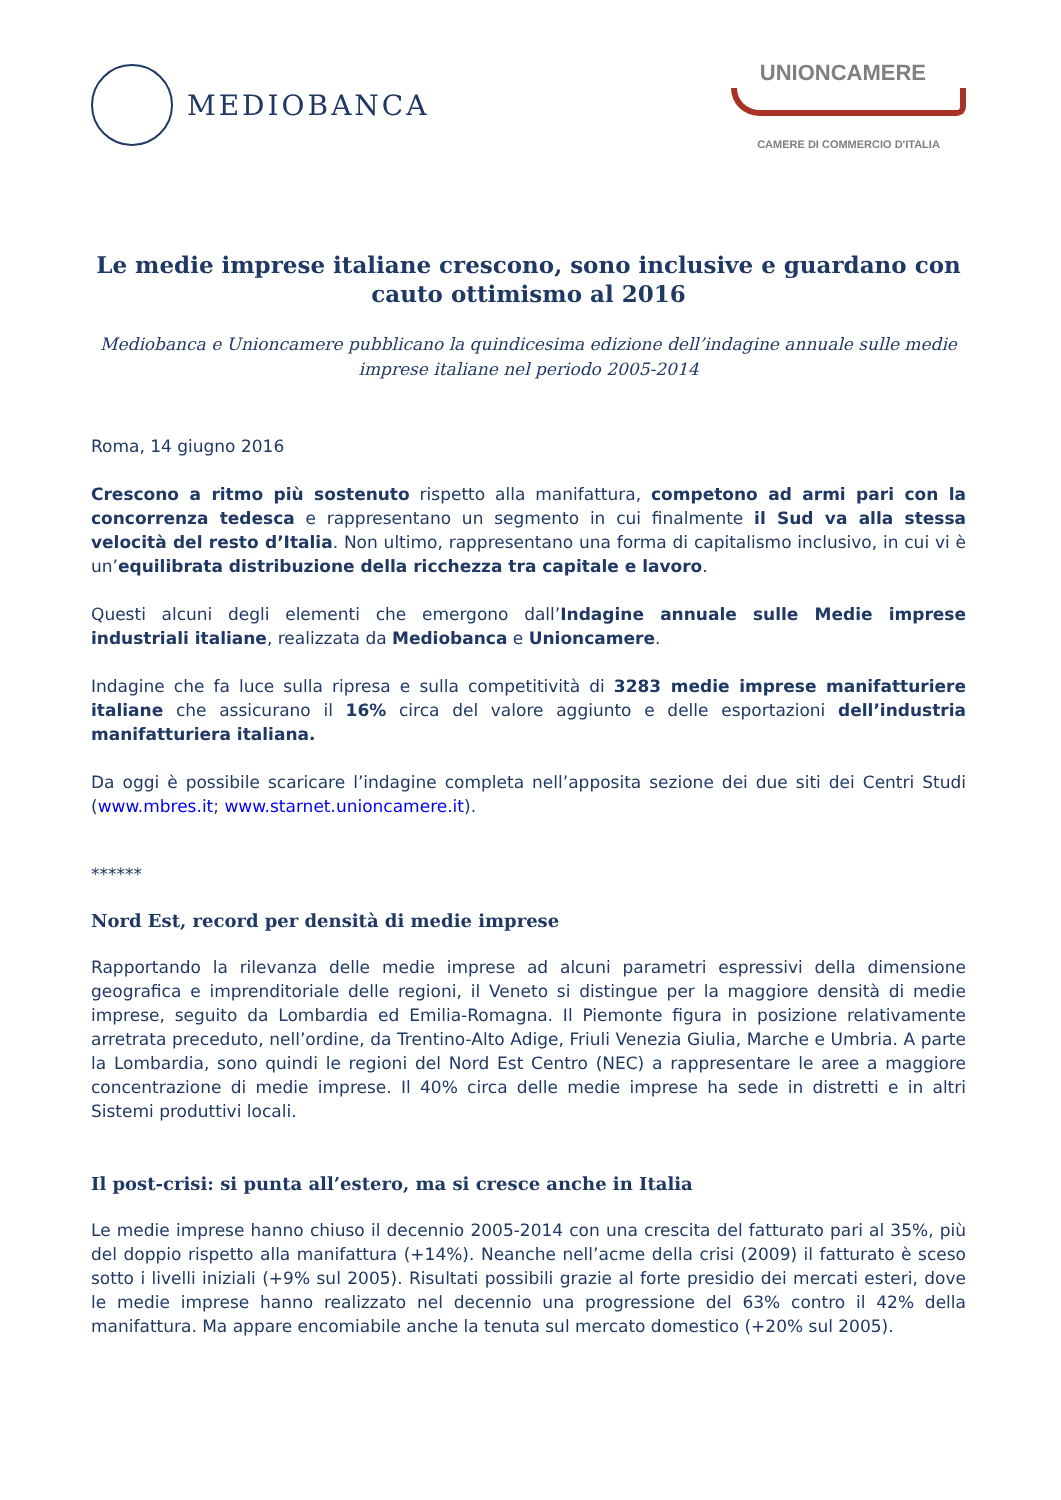MEDIOBANCA
UNIONCAMERE
CAMERE DI COMMERCIO D'ITALIA
Le medie imprese italiane crescono, sono inclusive e guardano con cauto ottimismo al 2016
Mediobanca e Unioncamere pubblicano la quindicesima edizione dell’indagine annuale sulle medie imprese italiane nel periodo 2005-2014
Roma, 14 giugno 2016
Crescono a ritmo più sostenuto rispetto alla manifattura, competono ad armi pari con la concorrenza tedesca e rappresentano un segmento in cui finalmente il Sud va alla stessa velocità del resto d’Italia. Non ultimo, rappresentano una forma di capitalismo inclusivo, in cui vi è un’equilibrata distribuzione della ricchezza tra capitale e lavoro.
Questi alcuni degli elementi che emergono dall’Indagine annuale sulle Medie imprese industriali italiane, realizzata da Mediobanca e Unioncamere.
Indagine che fa luce sulla ripresa e sulla competitività di 3283 medie imprese manifatturiere italiane che assicurano il 16% circa del valore aggiunto e delle esportazioni dell’industria manifatturiera italiana.
Da oggi è possibile scaricare l’indagine completa nell’apposita sezione dei due siti dei Centri Studi (www.mbres.it; www.starnet.unioncamere.it).
******
Nord Est, record per densità di medie imprese
Rapportando la rilevanza delle medie imprese ad alcuni parametri espressivi della dimensione geografica e imprenditoriale delle regioni, il Veneto si distingue per la maggiore densità di medie imprese, seguito da Lombardia ed Emilia-Romagna. Il Piemonte figura in posizione relativamente arretrata preceduto, nell’ordine, da Trentino-Alto Adige, Friuli Venezia Giulia, Marche e Umbria. A parte la Lombardia, sono quindi le regioni del Nord Est Centro (NEC) a rappresentare le aree a maggiore concentrazione di medie imprese. Il 40% circa delle medie imprese ha sede in distretti e in altri Sistemi produttivi locali.
Il post-crisi: si punta all’estero, ma si cresce anche in Italia
Le medie imprese hanno chiuso il decennio 2005-2014 con una crescita del fatturato pari al 35%, più del doppio rispetto alla manifattura (+14%). Neanche nell’acme della crisi (2009) il fatturato è sceso sotto i livelli iniziali (+9% sul 2005). Risultati possibili grazie al forte presidio dei mercati esteri, dove le medie imprese hanno realizzato nel decennio una progressione del 63% contro il 42% della manifattura. Ma appare encomiabile anche la tenuta sul mercato domestico (+20% sul 2005).